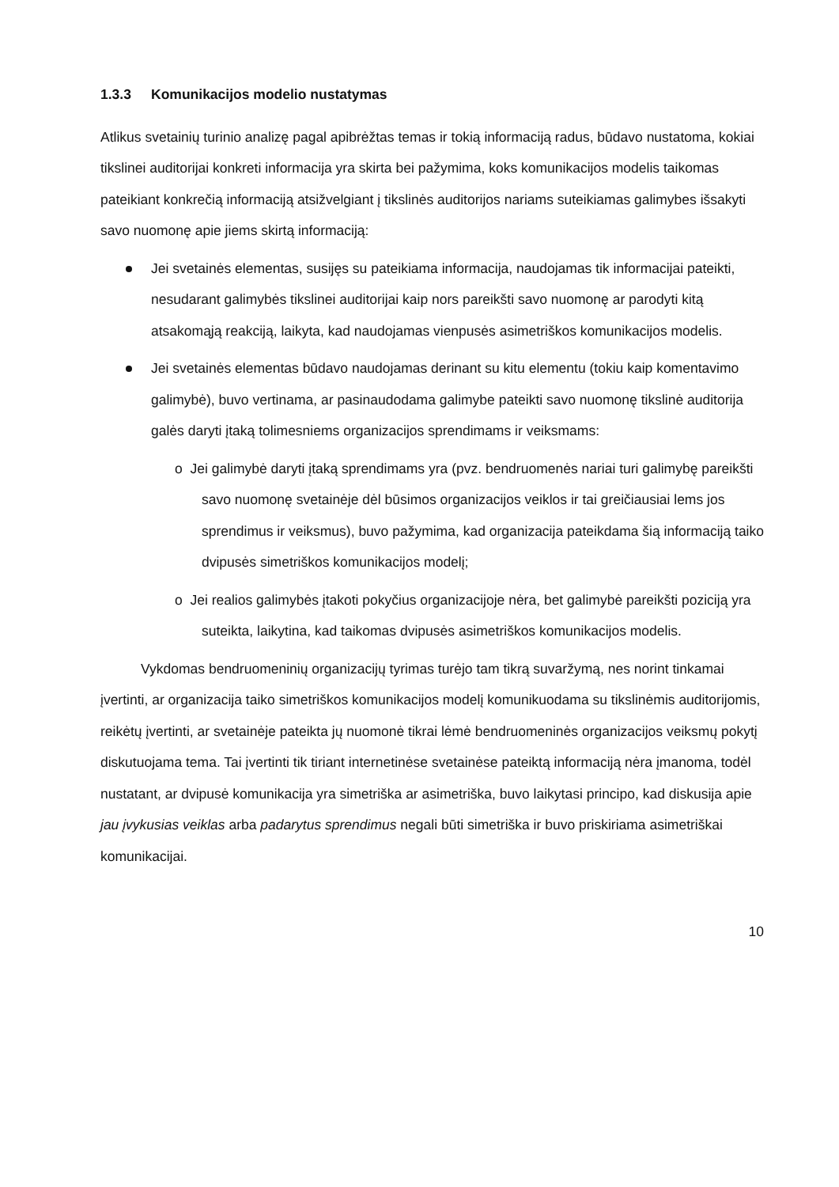1.3.3 Komunikacijos modelio nustatymas
Atlikus svetainių turinio analizę pagal apibrėžtas temas ir tokią informaciją radus, būdavo nustatoma, kokiai tikslinei auditorijai konkreti informacija yra skirta bei pažymima, koks komunikacijos modelis taikomas pateikiant konkrečią informaciją atsižvelgiant į tikslinės auditorijos nariams suteikiamas galimybes išsakyti savo nuomonę apie jiems skirtą informaciją:
Jei svetainės elementas, susijęs su pateikiama informacija, naudojamas tik informacijai pateikti, nesudarant galimybės tikslinei auditorijai kaip nors pareikšti savo nuomonę ar parodyti kitą atsakomąją reakciją, laikyta, kad naudojamas vienpusės asimetriškos komunikacijos modelis.
Jei svetainės elementas būdavo naudojamas derinant su kitu elementu (tokiu kaip komentavimo galimybė), buvo vertinama, ar pasinaudodama galimybe pateikti savo nuomonę tikslinė auditorija galės daryti įtaką tolimesniems organizacijos sprendimams ir veiksmams:
o Jei galimybė daryti įtaką sprendimams yra (pvz. bendruomenės nariai turi galimybę pareikšti savo nuomonę svetainėje dėl būsimos organizacijos veiklos ir tai greičiausiai lems jos sprendimus ir veiksmus), buvo pažymima, kad organizacija pateikdama šią informaciją taiko dvipusės simetriškos komunikacijos modelį;
o Jei realios galimybės įtakoti pokyčius organizacijoje nėra, bet galimybė pareikšti poziciją yra suteikta, laikytina, kad taikomas dvipusės asimetriškos komunikacijos modelis.
Vykdomas bendruomeninių organizacijų tyrimas turėjo tam tikrą suvaržymą, nes norint tinkamai įvertinti, ar organizacija taiko simetriškos komunikacijos modelį komunikuodama su tikslinėmis auditorijomis, reikėtų įvertinti, ar svetainėje pateikta jų nuomonė tikrai lėmė bendruomeninės organizacijos veiksmų pokytį diskutuojama tema. Tai įvertinti tik tiriant internetinėse svetainėse pateiktą informaciją nėra įmanoma, todėl nustatant, ar dvipusė komunikacija yra simetriška ar asimetriška, buvo laikytasi principo, kad diskusija apie jau įvykusias veiklas arba padarytus sprendimus negali būti simetriška ir buvo priskiriama asimetriškai komunikacijai.
10